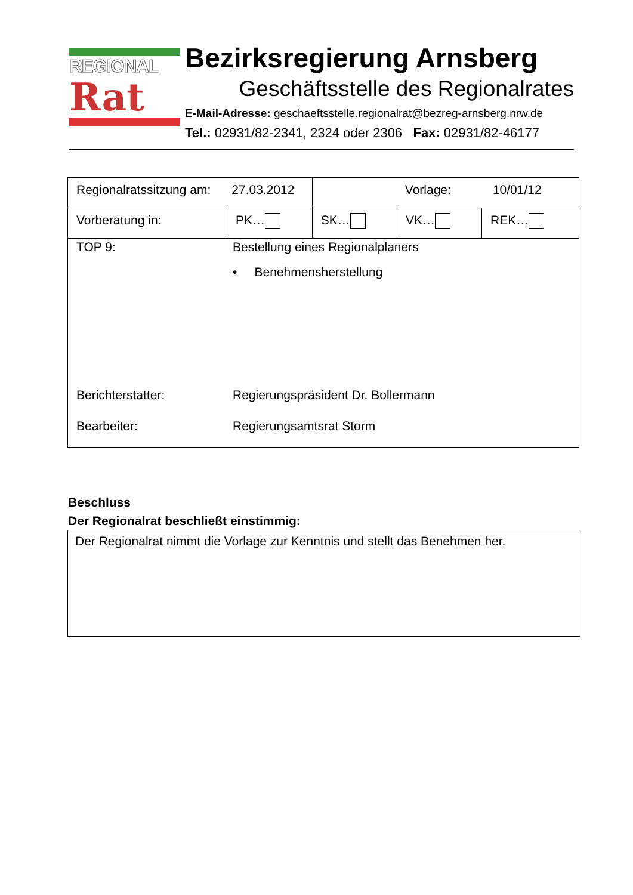REGIONAL
Rat
Bezirksregierung Arnsberg
Geschäftsstelle des Regionalrates
E-Mail-Adresse: geschaeftsstelle.regionalrat@bezreg-arnsberg.nrw.de
Tel.: 02931/82-2341, 2324 oder 2306 Fax: 02931/82-46177
| Regionalratssitzung am: 27.03.2012 | | Vorlage: 10/01/12 | | |
| Vorberatung in: | PK… | SK… | VK… | REK… |
| TOP 9: Bestellung eines Regionalplaners • Benehmensherstellung Berichterstatter: Regierungspräsident Dr. Bollermann Bearbeiter: Regierungsamtsrat Storm | | | | |
Beschluss
Der Regionalrat beschließt einstimmig:
Der Regionalrat nimmt die Vorlage zur Kenntnis und stellt das Benehmen her.